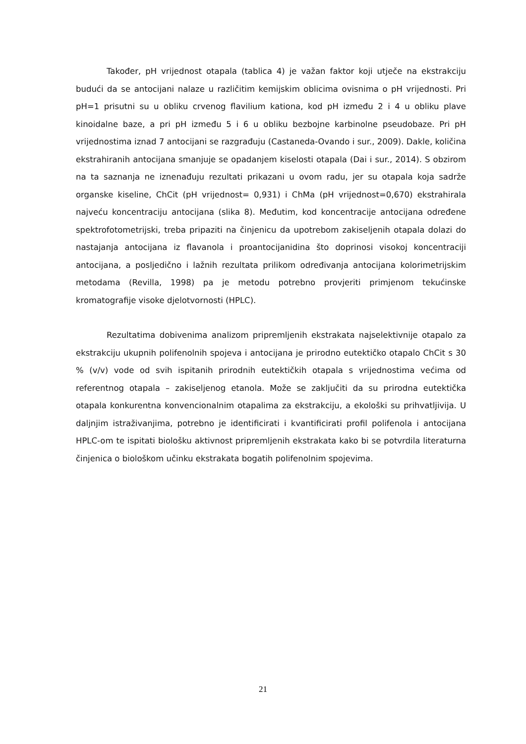Također, pH vrijednost otapala (tablica 4) je važan faktor koji utječe na ekstrakciju budući da se antocijani nalaze u različitim kemijskim oblicima ovisnima o pH vrijednosti. Pri pH=1 prisutni su u obliku crvenog flavilium kationa, kod pH između 2 i 4 u obliku plave kinoidalne baze, a pri pH između 5 i 6 u obliku bezbojne karbinolne pseudobaze. Pri pH vrijednostima iznad 7 antocijani se razgrađuju (Castaneda-Ovando i sur., 2009). Dakle, količina ekstrahiranih antocijana smanjuje se opadanjem kiselosti otapala (Dai i sur., 2014). S obzirom na ta saznanja ne iznenađuju rezultati prikazani u ovom radu, jer su otapala koja sadrže organske kiseline, ChCit (pH vrijednost= 0,931) i ChMa (pH vrijednost=0,670) ekstrahirala najveću koncentraciju antocijana (slika 8). Međutim, kod koncentracije antocijana određene spektrofotometrijski, treba pripaziti na činjenicu da upotrebom zakiseljenih otapala dolazi do nastajanja antocijana iz flavanola i proantocijanidina što doprinosi visokoj koncentraciji antocijana, a posljedično i lažnih rezultata prilikom određivanja antocijana kolorimetrijskim metodama (Revilla, 1998) pa je metodu potrebno provjeriti primjenom tekućinske kromatografije visoke djelotvornosti (HPLC).
Rezultatima dobivenima analizom pripremljenih ekstrakata najselektivnije otapalo za ekstrakciju ukupnih polifenolnih spojeva i antocijana je prirodno eutektičko otapalo ChCit s 30 % (v/v) vode od svih ispitanih prirodnih eutektičkih otapala s vrijednostima većima od referentnog otapala – zakiseljenog etanola. Može se zaključiti da su prirodna eutektička otapala konkurentna konvencionalnim otapalima za ekstrakciju, a ekološki su prihvatljivija. U daljnjim istraživanjima, potrebno je identificirati i kvantificirati profil polifenola i antocijana HPLC-om te ispitati biološku aktivnost pripremljenih ekstrakata kako bi se potvrdila literaturna činjenica o biološkom učinku ekstrakata bogatih polifenolnim spojevima.
21